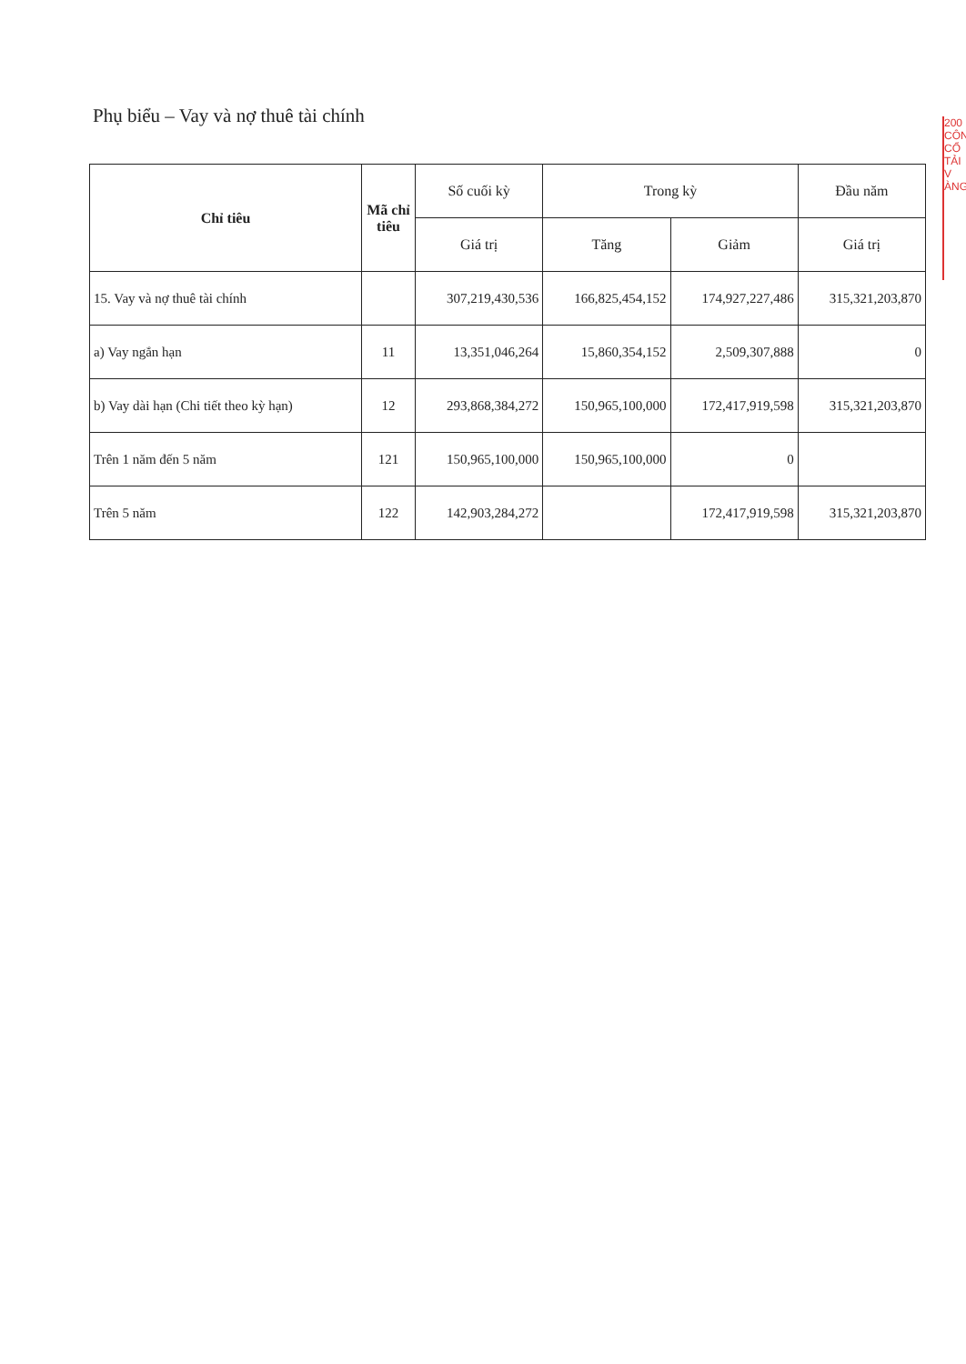Phụ biểu – Vay và nợ thuê tài chính
| Chỉ tiêu | Mã chỉ tiêu | Số cuối kỳ | Trong kỳ | | Đầu năm |
| --- | --- | --- | --- | --- | --- |
| | | Giá trị | Tăng | Giảm | Giá trị |
| 15. Vay và nợ thuê tài chính | | 307,219,430,536 | 166,825,454,152 | 174,927,227,486 | 315,321,203,870 |
| a) Vay ngắn hạn | 11 | 13,351,046,264 | 15,860,354,152 | 2,509,307,888 | 0 |
| b) Vay dài hạn (Chi tiết theo kỳ hạn) | 12 | 293,868,384,272 | 150,965,100,000 | 172,417,919,598 | 315,321,203,870 |
| Trên 1 năm đến 5 năm | 121 | 150,965,100,000 | 150,965,100,000 | 0 | |
| Trên 5 năm | 122 | 142,903,284,272 | | 172,417,919,598 | 315,321,203,870 |
200
CÔN
CỔ
TẢI
V
ÀNG